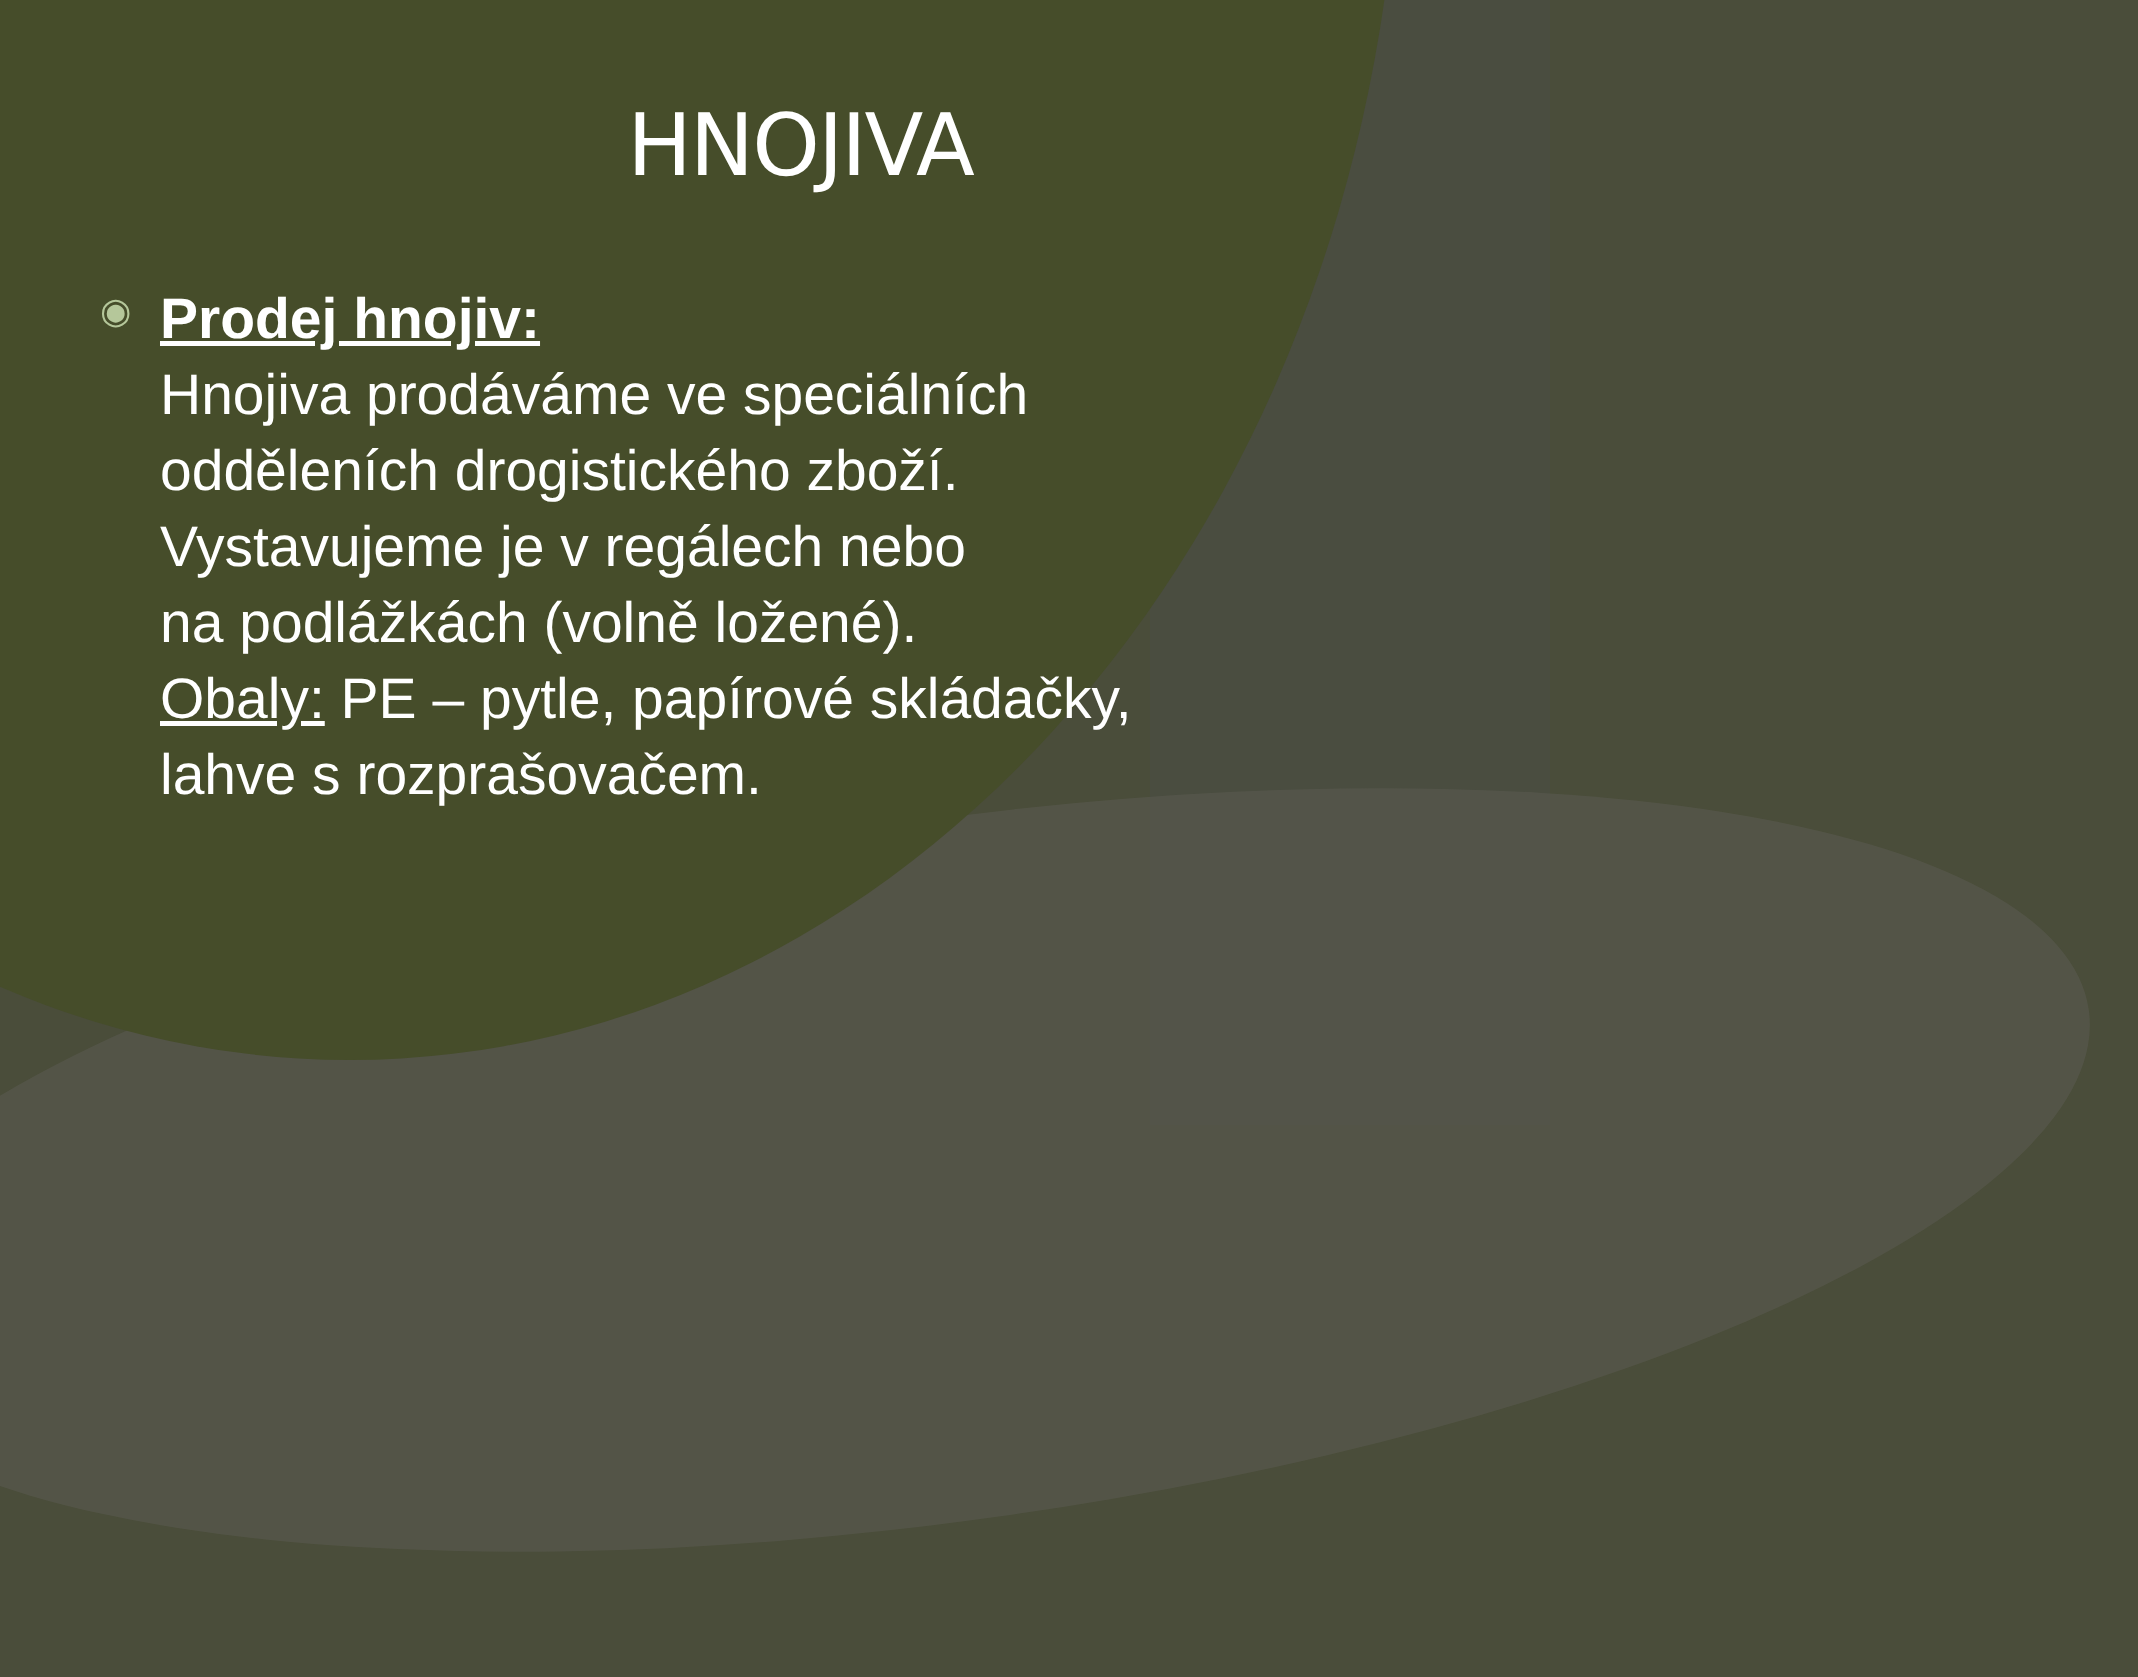HNOJIVA
◉
Prodej hnojiv:
Hnojiva prodáváme ve speciálních
odděleních drogistického zboží.
Vystavujeme je v regálech nebo
na podlážkách (volně ložené).
Obaly: PE – pytle, papírové skládačky,
lahve s rozprašovačem.